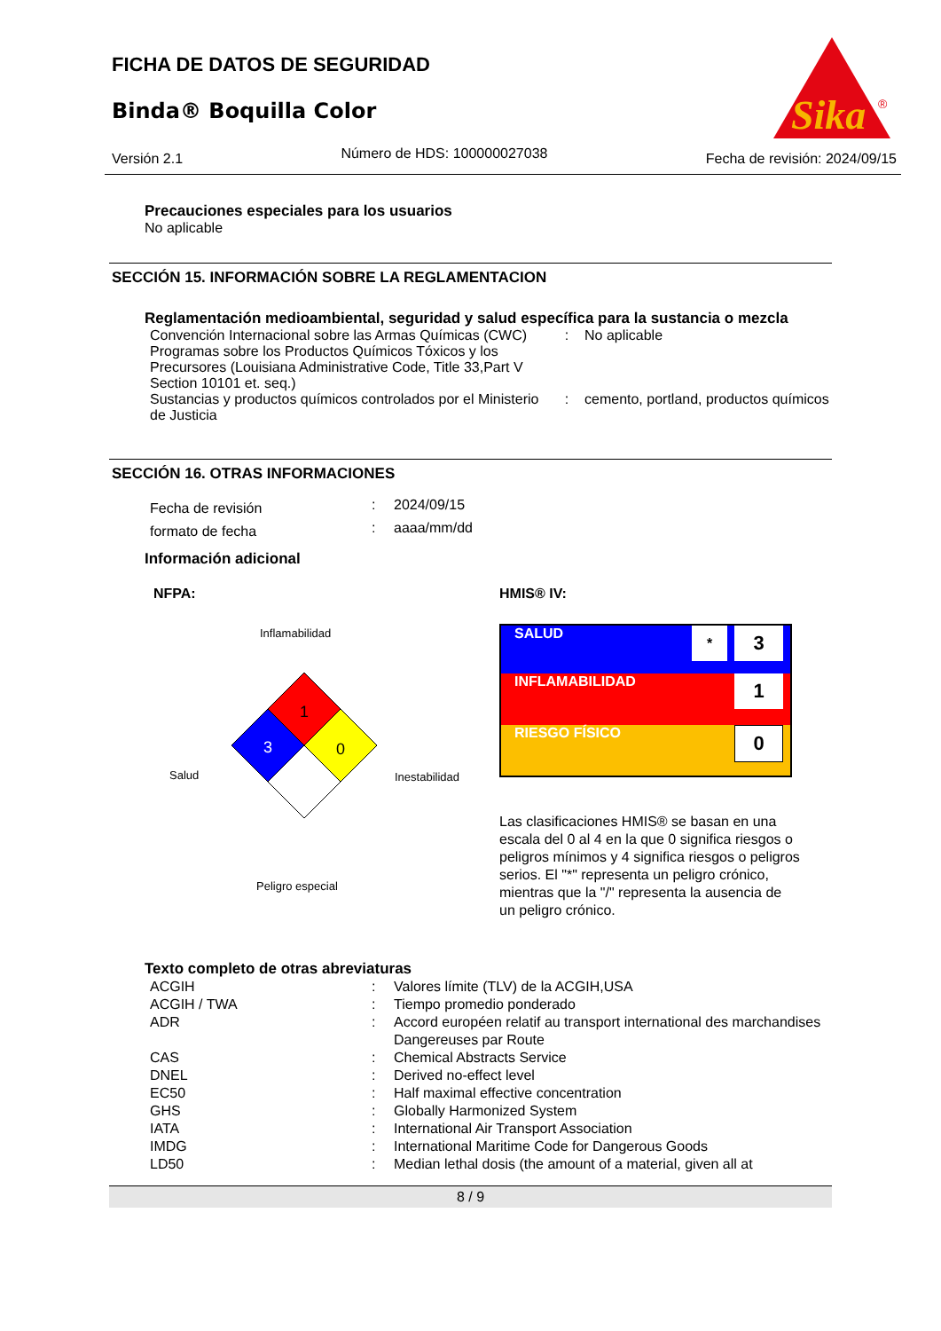FICHA DE DATOS DE SEGURIDAD
Binda® Boquilla Color
Sika
®
Versión 2.1 Número de HDS: 100000027038 Fecha de revisión: 2024/09/15
Precauciones especiales para los usuarios
No aplicable
SECCIÓN 15. INFORMACIÓN SOBRE LA REGLAMENTACION
Reglamentación medioambiental, seguridad y salud específica para la sustancia o mezcla
| Convención Internacional sobre las Armas Químicas (CWC) Programas sobre los Productos Químicos Tóxicos y los Precursores (Louisiana Administrative Code, Title 33,Part V Section 10101 et. seq.) | : | No aplicable |
| Sustancias y productos químicos controlados por el Ministerio de Justicia | : | cemento, portland, productos químicos |
SECCIÓN 16. OTRAS INFORMACIONES
| Fecha de revisión | : | 2024/09/15 |
| formato de fecha | : | aaaa/mm/dd |
Información adicional
NFPA:
Inflamabilidad
Salud
Inestabilidad
1
3
0
Peligro especial
HMIS® IV:
| SALUD | * | 3 |
| INFLAMABILIDAD | | 1 |
| RIESGO FÍSICO | | 0 |
Las clasificaciones HMIS® se basan en una escala del 0 al 4 en la que 0 significa riesgos o peligros mínimos y 4 significa riesgos o peligros serios. El "*" representa un peligro crónico, mientras que la "/" representa la ausencia de un peligro crónico.
Texto completo de otras abreviaturas
| ACGIH | : | Valores límite (TLV) de la ACGIH,USA |
| ACGIH / TWA | : | Tiempo promedio ponderado |
| ADR | : | Accord européen relatif au transport international des marchandises Dangereuses par Route |
| CAS | : | Chemical Abstracts Service |
| DNEL | : | Derived no-effect level |
| EC50 | : | Half maximal effective concentration |
| GHS | : | Globally Harmonized System |
| IATA | : | International Air Transport Association |
| IMDG | : | International Maritime Code for Dangerous Goods |
| LD50 | : | Median lethal dosis (the amount of a material, given all at |
8 / 9